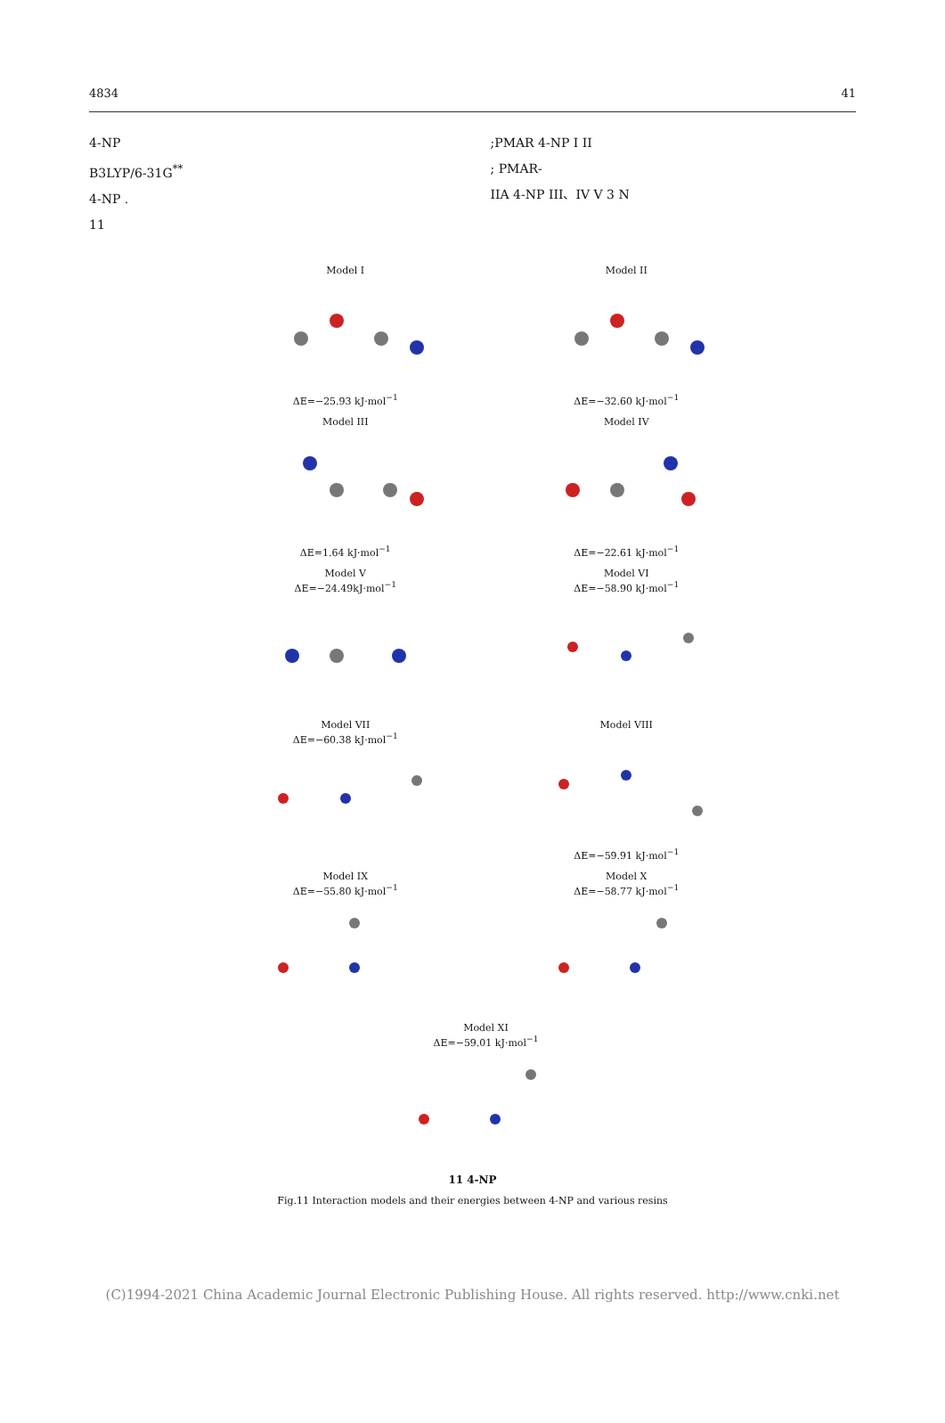4834 41
4-NP
B3LYP/6-31G<sup>**</sup>
4-NP .
11
;PMAR 4-NP I II
; PMAR-
IIA 4-NP III、IV V 3 N
Model IΔE=−25.93 kJ·mol<sup>−1</sup>
Model IIΔE=−32.60 kJ·mol<sup>−1</sup>
Model IIIΔE=1.64 kJ·mol<sup>−1</sup>
Model IVΔE=−22.61 kJ·mol<sup>−1</sup>
Model V
ΔE=−24.49kJ·mol<sup>−1</sup>
Model VI
ΔE=−58.90 kJ·mol<sup>−1</sup>
Model VII
ΔE=−60.38 kJ·mol<sup>−1</sup>
Model VIIIΔE=−59.91 kJ·mol<sup>−1</sup>
Model IX
ΔE=−55.80 kJ·mol<sup>−1</sup>
Model X
ΔE=−58.77 kJ·mol<sup>−1</sup>
Model XI
ΔE=−59.01 kJ·mol<sup>−1</sup>
11 4-NP
Fig.11 Interaction models and their energies between 4-NP and various resins
(C)1994-2021 China Academic Journal Electronic Publishing House. All rights reserved. http://www.cnki.net